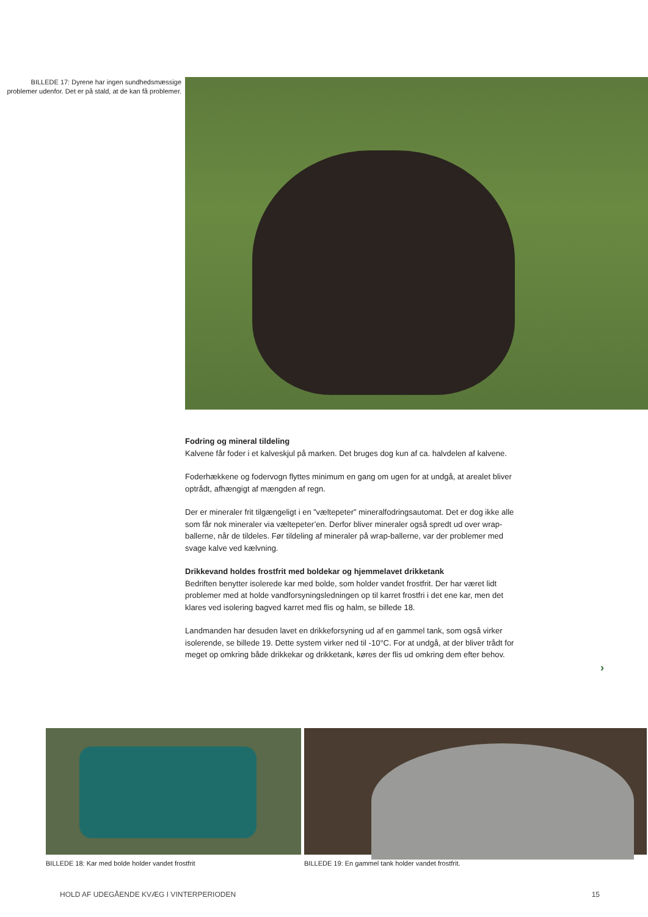BILLEDE 17: Dyrene har ingen sundhedsmæssige problemer udenfor. Det er på stald, at de kan få problemer.
Fodring og mineral tildeling
Kalvene får foder i et kalveskjul på marken. Det bruges dog kun af ca. halvdelen af kalvene.
Foderhækkene og fodervogn flyttes minimum en gang om ugen for at undgå, at arealet bliver optrådt, afhængigt af mængden af regn.
Der er mineraler frit tilgængeligt i en ”væltepeter” mineralfodringsautomat. Det er dog ikke alle som får nok mineraler via væltepeter’en. Derfor bliver mineraler også spredt ud over wrap-ballerne, når de tildeles. Før tildeling af mineraler på wrap-ballerne, var der problemer med svage kalve ved kælvning.
Drikkevand holdes frostfrit med boldekar og hjemmelavet drikketank
Bedriften benytter isolerede kar med bolde, som holder vandet frostfrit. Der har været lidt problemer med at holde vandforsyningsledningen op til karret frostfri i det ene kar, men det klares ved isolering bagved karret med flis og halm, se billede 18.
Landmanden har desuden lavet en drikkeforsyning ud af en gammel tank, som også virker isolerende, se billede 19. Dette system virker ned til -10°C. For at undgå, at der bliver trådt for meget op omkring både drikkekar og drikketank, køres der flis ud omkring dem efter behov.
›
BILLEDE 18: Kar med bolde holder vandet frostfrit
BILLEDE 19: En gammel tank holder vandet frostfrit.
HOLD AF UDEGÅENDE KVÆG I VINTERPERIODEN 15